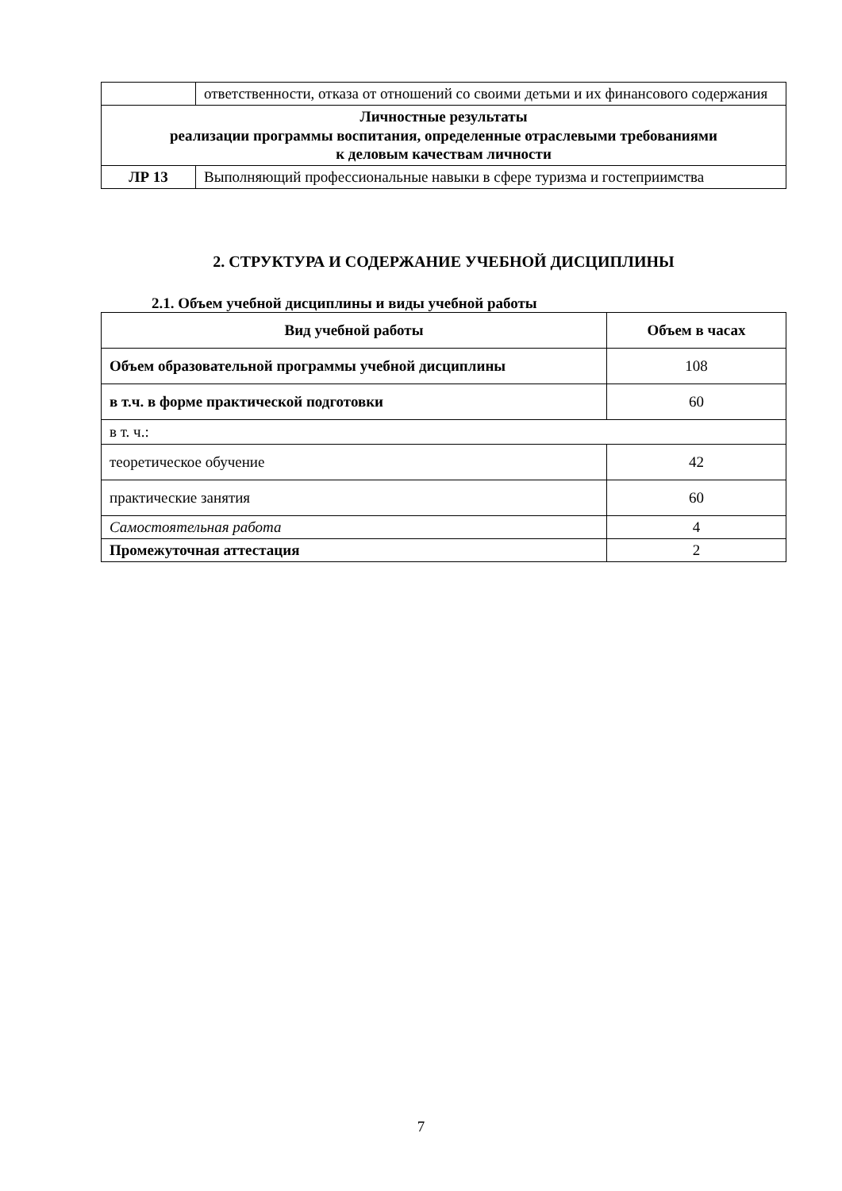| | ответственности, отказа от отношений со своими детьми и их финансового содержания |
| Личностные результаты реализации программы воспитания, определенные отраслевыми требованиями к деловым качествам личности | |
| ЛР 13 | Выполняющий профессиональные навыки в сфере туризма и гостеприимства |
2. СТРУКТУРА И СОДЕРЖАНИЕ УЧЕБНОЙ ДИСЦИПЛИНЫ
2.1. Объем учебной дисциплины и виды учебной работы
| Вид учебной работы | Объем в часах |
| --- | --- |
| Объем образовательной программы учебной дисциплины | 108 |
| в т.ч. в форме практической подготовки | 60 |
| в т. ч.: | |
| теоретическое обучение | 42 |
| практические занятия | 60 |
| Самостоятельная работа | 4 |
| Промежуточная аттестация | 2 |
7